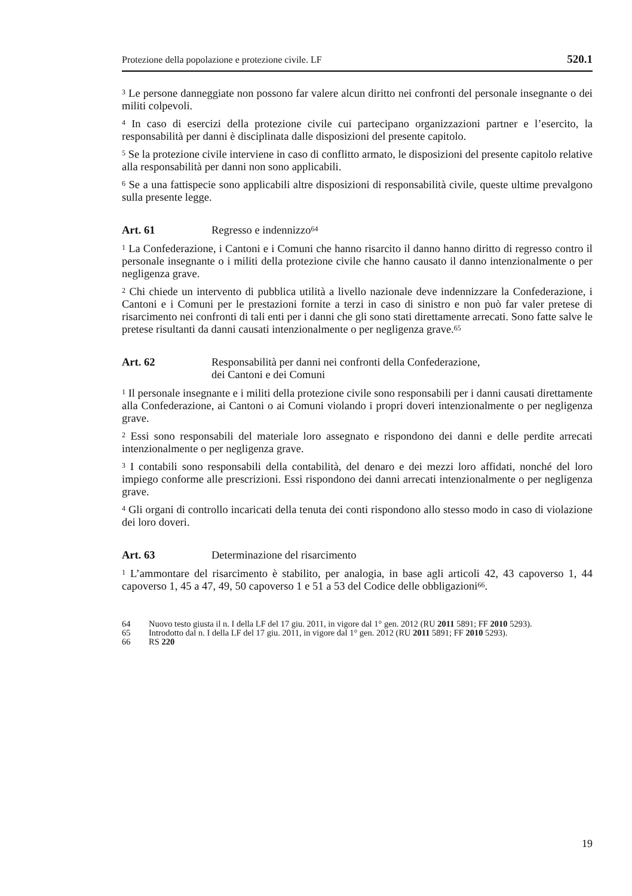Protezione della popolazione e protezione civile. LF 520.1
<sup>3</sup> Le persone danneggiate non possono far valere alcun diritto nei confronti del personale insegnante o dei militi colpevoli.
<sup>4</sup> In caso di esercizi della protezione civile cui partecipano organizzazioni partner e l’esercito, la responsabilità per danni è disciplinata dalle disposizioni del presente capitolo.
<sup>5</sup> Se la protezione civile interviene in caso di conflitto armato, le disposizioni del presente capitolo relative alla responsabilità per danni non sono applicabili.
<sup>6</sup> Se a una fattispecie sono applicabili altre disposizioni di responsabilità civile, queste ultime prevalgono sulla presente legge.
Art. 61 Regresso e indennizzo<sup>64</sup>
<sup>1</sup> La Confederazione, i Cantoni e i Comuni che hanno risarcito il danno hanno diritto di regresso contro il personale insegnante o i militi della protezione civile che hanno causato il danno intenzionalmente o per negligenza grave.
<sup>2</sup> Chi chiede un intervento di pubblica utilità a livello nazionale deve indennizzare la Confederazione, i Cantoni e i Comuni per le prestazioni fornite a terzi in caso di sinistro e non può far valer pretese di risarcimento nei confronti di tali enti per i danni che gli sono stati direttamente arrecati. Sono fatte salve le pretese risultanti da danni causati intenzionalmente o per negligenza grave.<sup>65</sup>
Art. 62 Responsabilità per danni nei confronti della Confederazione,
dei Cantoni e dei Comuni
<sup>1</sup> Il personale insegnante e i militi della protezione civile sono responsabili per i danni causati direttamente alla Confederazione, ai Cantoni o ai Comuni violando i propri doveri intenzionalmente o per negligenza grave.
<sup>2</sup> Essi sono responsabili del materiale loro assegnato e rispondono dei danni e delle perdite arrecati intenzionalmente o per negligenza grave.
<sup>3</sup> I contabili sono responsabili della contabilità, del denaro e dei mezzi loro affidati, nonché del loro impiego conforme alle prescrizioni. Essi rispondono dei danni arrecati intenzionalmente o per negligenza grave.
<sup>4</sup> Gli organi di controllo incaricati della tenuta dei conti rispondono allo stesso modo in caso di violazione dei loro doveri.
Art. 63 Determinazione del risarcimento
<sup>1</sup> L’ammontare del risarcimento è stabilito, per analogia, in base agli articoli 42, 43 capoverso 1, 44 capoverso 1, 45 a 47, 49, 50 capoverso 1 e 51 a 53 del Codice delle obbligazioni<sup>66</sup>.
64 Nuovo testo giusta il n. I della LF del 17 giu. 2011, in vigore dal 1° gen. 2012 (RU 2011 5891; FF 2010 5293).
65 Introdotto dal n. I della LF del 17 giu. 2011, in vigore dal 1° gen. 2012 (RU 2011 5891; FF 2010 5293).
66 RS 220
19